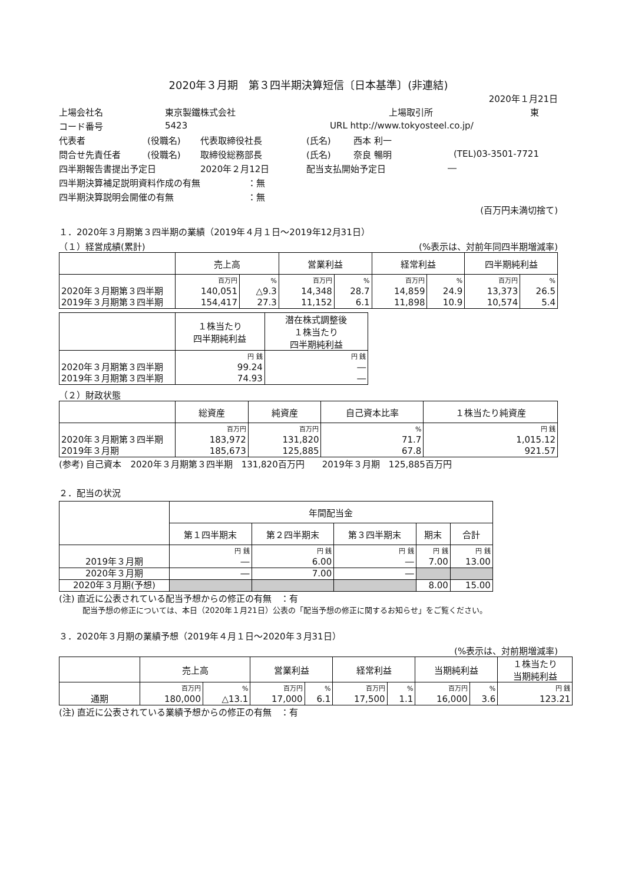2020年３月期　第３四半期決算短信〔日本基準〕(非連結)
2020年１月21日
上場会社名 東京製鐵株式会社 上場取引所 東
コード番号 5423 URL http://www.tokyosteel.co.jp/
代表者 (役職名) 代表取締役社長 (氏名) 西本 利一
問合せ先責任者 (役職名) 取締役総務部長 (氏名) 奈良 暢明 (TEL)03-3501-7721
四半期報告書提出予定日 2020年２月12日 配当支払開始予定日 ―
四半期決算補足説明資料作成の有無 ：無
四半期決算説明会開催の有無 ：無
(百万円未満切捨て)
１．2020年３月期第３四半期の業績（2019年４月１日～2019年12月31日）
（１）経営成績(累計) (%表示は、対前年同四半期増減率)
| | 売上高 | | 営業利益 | | 経常利益 | | 四半期純利益 | |
| --- | --- | --- | --- | --- | --- | --- | --- | --- |
| 2020年３月期第３四半期 2019年３月期第３四半期 | 百万円 140,051 154,417 | % △9.3 27.3 | 百万円 14,348 11,152 | % 28.7 6.1 | 百万円 14,859 11,898 | % 24.9 10.9 | 百万円 13,373 10,574 | % 26.5 5.4 |
| | １株当たり 四半期純利益 | 潜在株式調整後 １株当たり 四半期純利益 |
| --- | --- | --- |
| 2020年３月期第３四半期 2019年３月期第３四半期 | 円 銭 99.24 74.93 | 円 銭 ― ― |
（２）財政状態
| | 総資産 | 純資産 | 自己資本比率 | １株当たり純資産 |
| --- | --- | --- | --- | --- |
| 2020年３月期第３四半期 2019年３月期 | 百万円 183,972 185,673 | 百万円 131,820 125,885 | % 71.7 67.8 | 円 銭 1,015.12 921.57 |
(参考) 自己資本　2020年３月期第３四半期　131,820百万円　　2019年３月期　125,885百万円
２．配当の状況
| | 年間配当金 | | | | |
| --- | --- | --- | --- | --- | --- |
| | 第１四半期末 | 第２四半期末 | 第３四半期末 | 期末 | 合計 |
| 2019年３月期 | 円 銭 ― | 円 銭 6.00 | 円 銭 ― | 円 銭 7.00 | 円 銭 13.00 |
| 2020年３月期 | ― | 7.00 | ― | | |
| 2020年３月期(予想) | | | | 8.00 | 15.00 |
(注) 直近に公表されている配当予想からの修正の有無　：有
配当予想の修正については、本日（2020年１月21日）公表の「配当予想の修正に関するお知らせ」をご覧ください。
３．2020年３月期の業績予想（2019年４月１日～2020年３月31日）
(%表示は、対前期増減率)
| | 売上高 | | 営業利益 | | 経常利益 | | 当期純利益 | | １株当たり 当期純利益 |
| --- | --- | --- | --- | --- | --- | --- | --- | --- | --- |
| 通期 | 百万円 180,000 | % △13.1 | 百万円 17,000 | % 6.1 | 百万円 17,500 | % 1.1 | 百万円 16,000 | % 3.6 | 円 銭 123.21 |
(注) 直近に公表されている業績予想からの修正の有無　：有